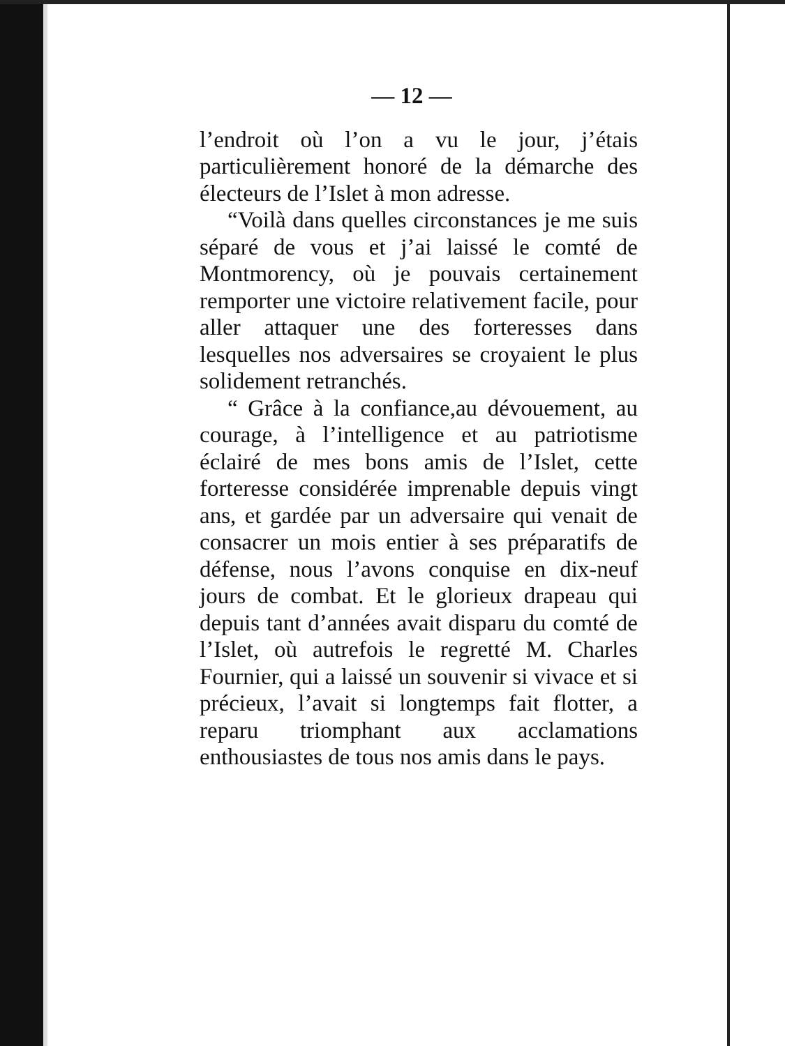— 12 —
l’endroit où l’on a vu le jour, j’étais particulièrement honoré de la démarche des électeurs de l’Islet à mon adresse.
“Voilà dans quelles circonstances je me suis séparé de vous et j’ai laissé le comté de Montmorency, où je pouvais certainement remporter une victoire relativement facile, pour aller attaquer une des forteresses dans lesquelles nos adversaires se croyaient le plus solidement retranchés.
“ Grâce à la confiance,au dévouement, au courage, à l’intelligence et au patriotisme éclairé de mes bons amis de l’Islet, cette forteresse considérée imprenable depuis vingt ans, et gardée par un adversaire qui venait de consacrer un mois entier à ses préparatifs de défense, nous l’avons conquise en dix-neuf jours de combat. Et le glorieux drapeau qui depuis tant d’années avait disparu du comté de l’Islet, où autrefois le regretté M. Charles Fournier, qui a laissé un souvenir si vivace et si précieux, l’avait si longtemps fait flotter, a reparu triomphant aux acclamations enthousiastes de tous nos amis dans le pays.